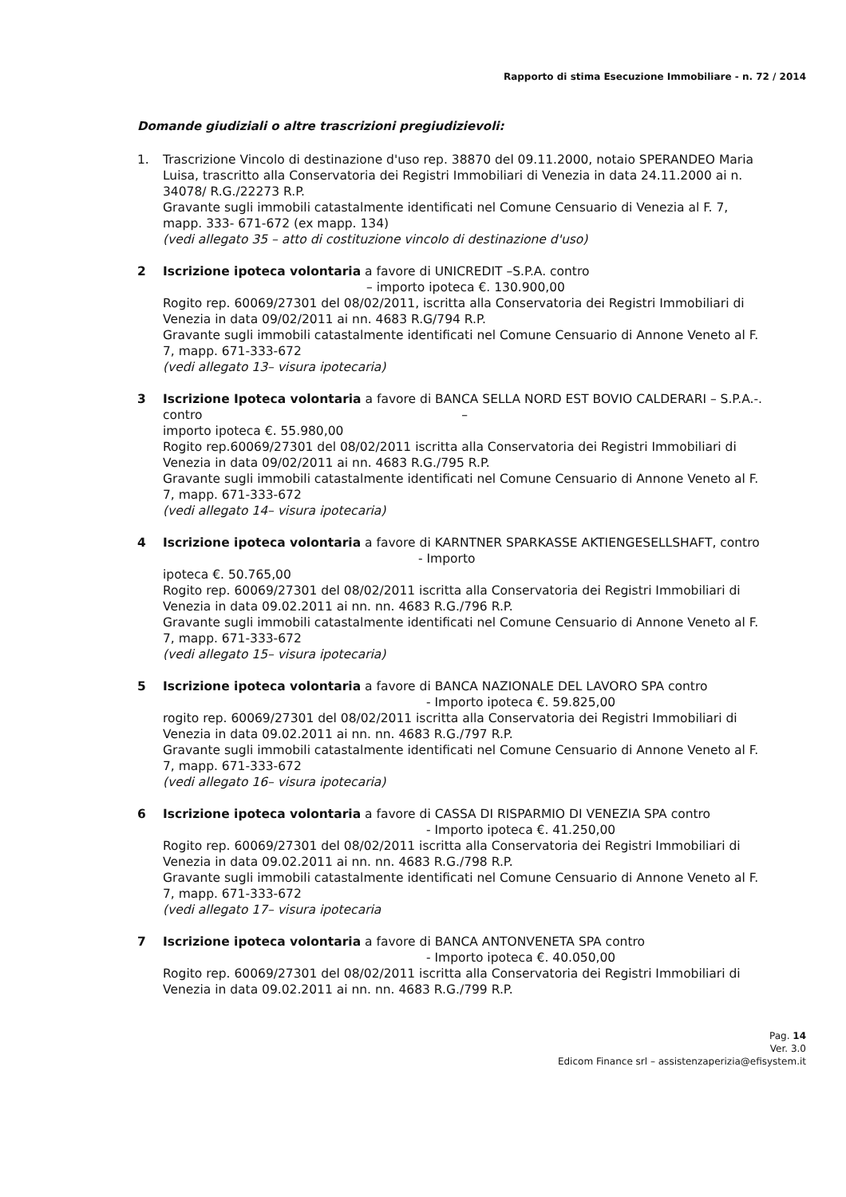Rapporto di stima Esecuzione Immobiliare - n. 72 / 2014
Domande giudiziali o altre trascrizioni pregiudizievoli:
1. Trascrizione Vincolo di destinazione d'uso rep. 38870 del 09.11.2000, notaio SPERANDEO Maria Luisa, trascritto alla Conservatoria dei Registri Immobiliari di Venezia in data 24.11.2000 ai n. 34078/ R.G./22273 R.P.
Gravante sugli immobili catastalmente identificati nel Comune Censuario di Venezia al F. 7, mapp. 333- 671-672 (ex mapp. 134)
(vedi allegato 35 – atto di costituzione vincolo di destinazione d'uso)
2 Iscrizione ipoteca volontaria a favore di UNICREDIT –S.P.A. contro
– importo ipoteca €. 130.900,00
Rogito rep. 60069/27301 del 08/02/2011, iscritta alla Conservatoria dei Registri Immobiliari di Venezia in data 09/02/2011 ai nn. 4683 R.G/794 R.P.
Gravante sugli immobili catastalmente identificati nel Comune Censuario di Annone Veneto al F. 7, mapp. 671-333-672
(vedi allegato 13– visura ipotecaria)
3 Iscrizione Ipoteca volontaria a favore di BANCA SELLA NORD EST BOVIO CALDERARI – S.P.A.-. contro –
importo ipoteca €. 55.980,00
Rogito rep.60069/27301 del 08/02/2011 iscritta alla Conservatoria dei Registri Immobiliari di Venezia in data 09/02/2011 ai nn. 4683 R.G./795 R.P.
Gravante sugli immobili catastalmente identificati nel Comune Censuario di Annone Veneto al F. 7, mapp. 671-333-672
(vedi allegato 14– visura ipotecaria)
4 Iscrizione ipoteca volontaria a favore di KARNTNER SPARKASSE AKTIENGESELLSHAFT, contro - Importo
ipoteca €. 50.765,00
Rogito rep. 60069/27301 del 08/02/2011 iscritta alla Conservatoria dei Registri Immobiliari di Venezia in data 09.02.2011 ai nn. nn. 4683 R.G./796 R.P.
Gravante sugli immobili catastalmente identificati nel Comune Censuario di Annone Veneto al F. 7, mapp. 671-333-672
(vedi allegato 15– visura ipotecaria)
5 Iscrizione ipoteca volontaria a favore di BANCA NAZIONALE DEL LAVORO SPA contro - Importo ipoteca €. 59.825,00
rogito rep. 60069/27301 del 08/02/2011 iscritta alla Conservatoria dei Registri Immobiliari di Venezia in data 09.02.2011 ai nn. nn. 4683 R.G./797 R.P.
Gravante sugli immobili catastalmente identificati nel Comune Censuario di Annone Veneto al F. 7, mapp. 671-333-672
(vedi allegato 16– visura ipotecaria)
6 Iscrizione ipoteca volontaria a favore di CASSA DI RISPARMIO DI VENEZIA SPA contro - Importo ipoteca €. 41.250,00
Rogito rep. 60069/27301 del 08/02/2011 iscritta alla Conservatoria dei Registri Immobiliari di Venezia in data 09.02.2011 ai nn. nn. 4683 R.G./798 R.P.
Gravante sugli immobili catastalmente identificati nel Comune Censuario di Annone Veneto al F. 7, mapp. 671-333-672
(vedi allegato 17– visura ipotecaria
7 Iscrizione ipoteca volontaria a favore di BANCA ANTONVENETA SPA contro
- Importo ipoteca €. 40.050,00
Rogito rep. 60069/27301 del 08/02/2011 iscritta alla Conservatoria dei Registri Immobiliari di Venezia in data 09.02.2011 ai nn. nn. 4683 R.G./799 R.P.
Pag. 14
Ver. 3.0
Edicom Finance srl – assistenzaperizia@efisystem.it